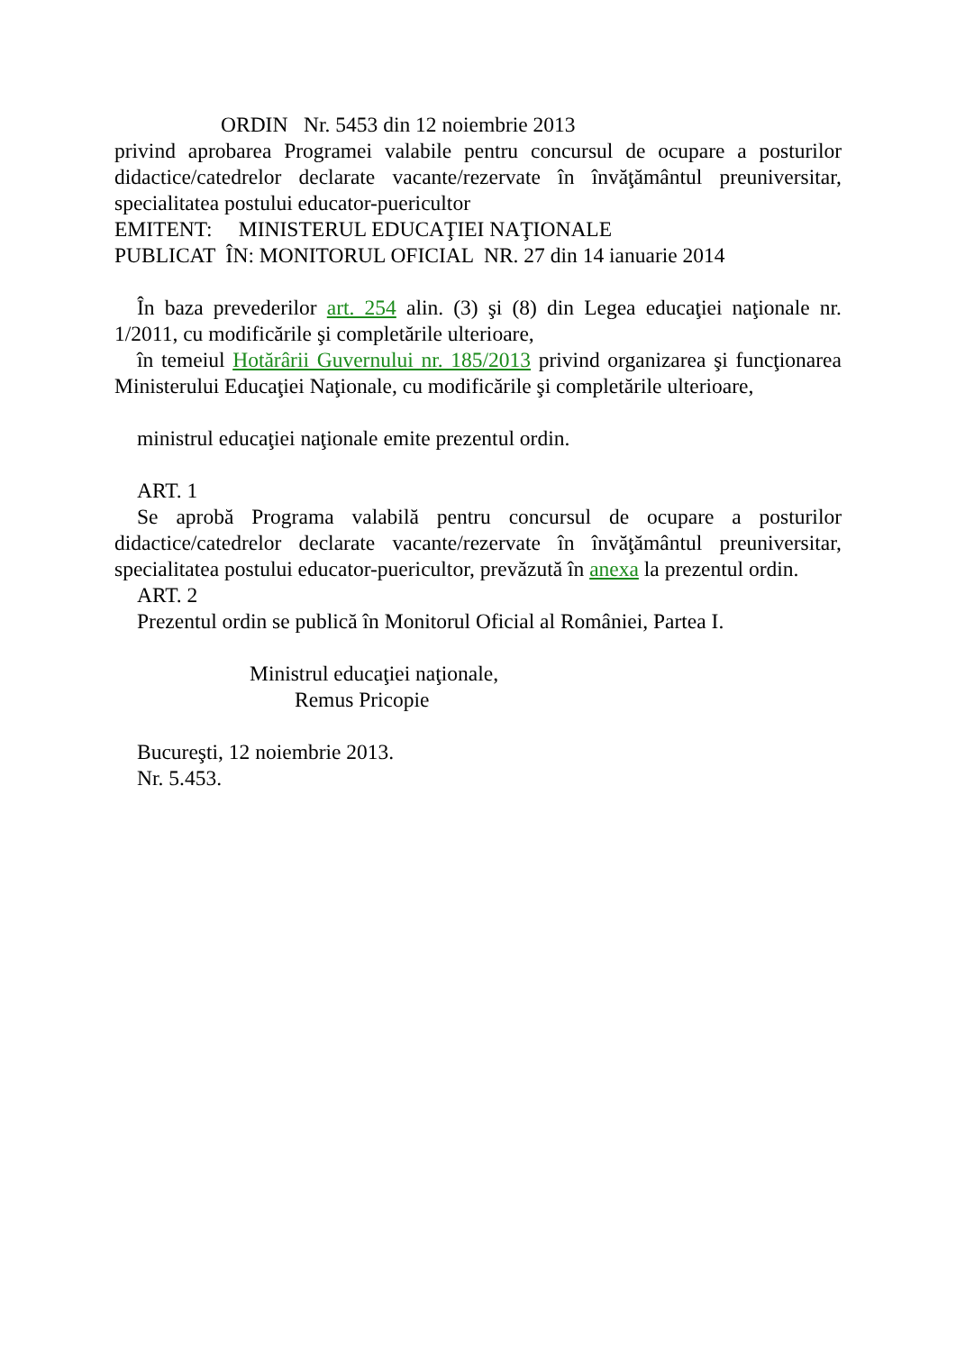ORDIN Nr. 5453 din 12 noiembrie 2013
privind aprobarea Programei valabile pentru concursul de ocupare a posturilor didactice/catedrelor declarate vacante/rezervate în învăţământul preuniversitar, specialitatea postului educator-puericultor
EMITENT: MINISTERUL EDUCAŢIEI NAŢIONALE
PUBLICAT ÎN: MONITORUL OFICIAL NR. 27 din 14 ianuarie 2014
În baza prevederilor art. 254 alin. (3) şi (8) din Legea educaţiei naţionale nr. 1/2011, cu modificările şi completările ulterioare,
în temeiul Hotărârii Guvernului nr. 185/2013 privind organizarea şi funcţionarea Ministerului Educaţiei Naţionale, cu modificările şi completările ulterioare,
ministrul educaţiei naţionale emite prezentul ordin.
ART. 1
Se aprobă Programa valabilă pentru concursul de ocupare a posturilor didactice/catedrelor declarate vacante/rezervate în învăţământul preuniversitar, specialitatea postului educator-puericultor, prevăzută în anexa la prezentul ordin.
ART. 2
Prezentul ordin se publică în Monitorul Oficial al României, Partea I.
Ministrul educaţiei naţionale,
Remus Pricopie
Bucureşti, 12 noiembrie 2013.
Nr. 5.453.